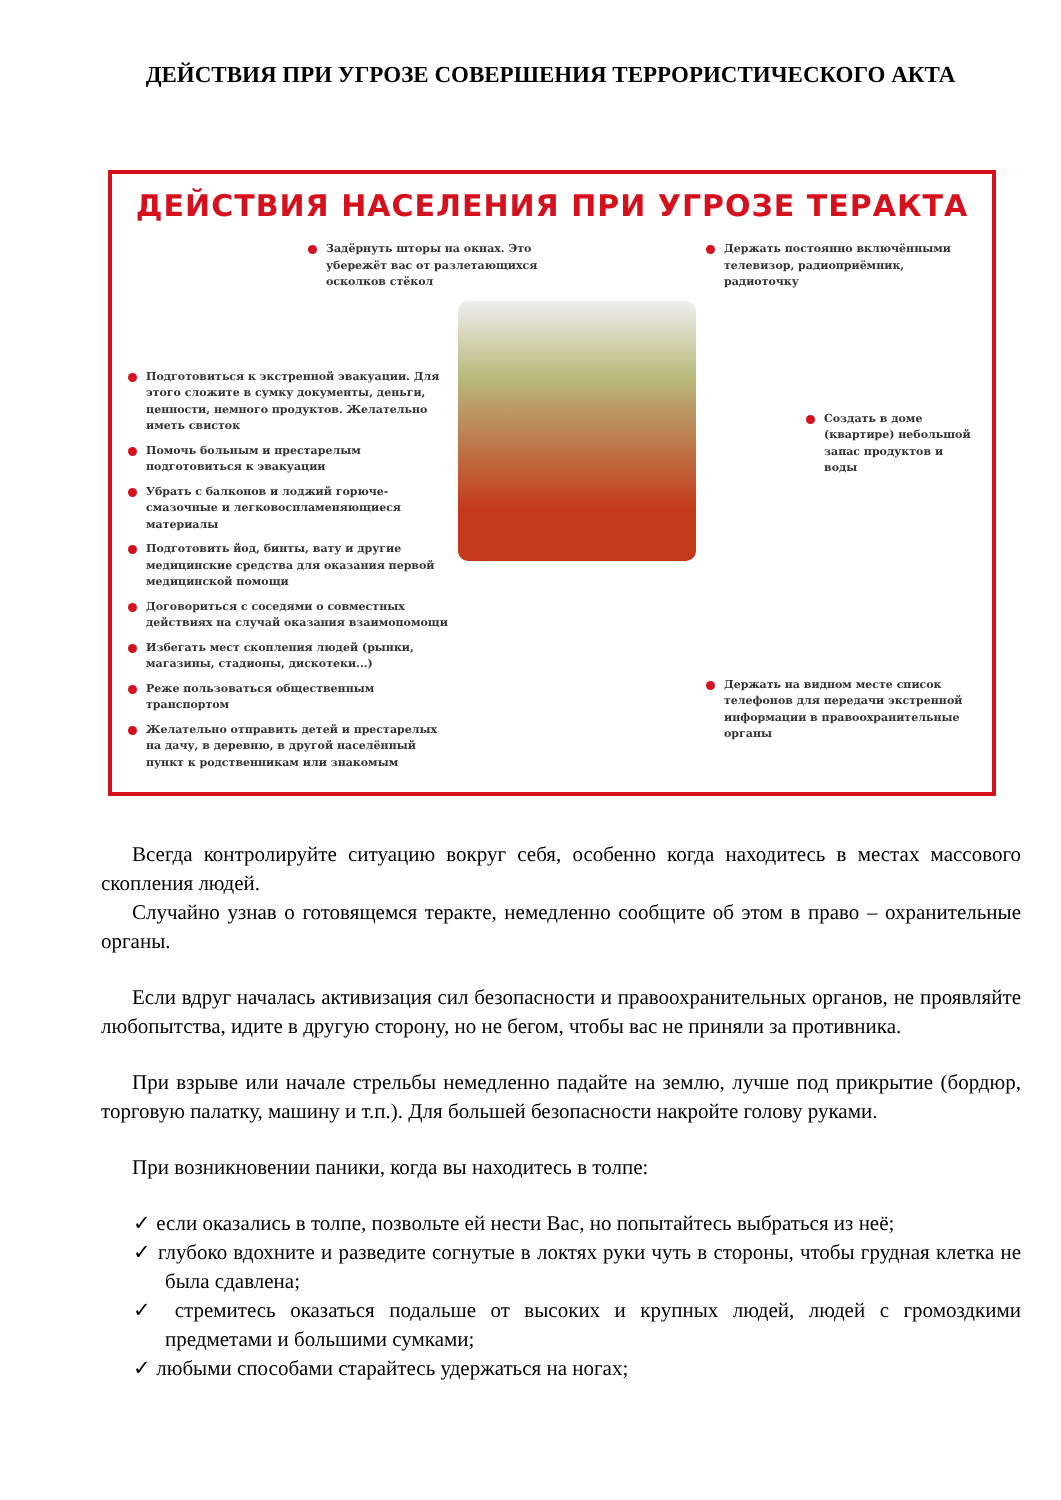ДЕЙСТВИЯ ПРИ УГРОЗЕ СОВЕРШЕНИЯ ТЕРРОРИСТИЧЕСКОГО АКТА
ДЕЙСТВИЯ НАСЕЛЕНИЯ ПРИ УГРОЗЕ ТЕРАКТА
Задёрнуть шторы на окнах. Это убережёт вас от разлетающихся осколков стёкол
Подготовиться к экстренной эвакуации. Для этого сложите в сумку документы, деньги, ценности, немного продуктов. Желательно иметь свисток
Помочь больным и престарелым подготовиться к эвакуации
Убрать с балконов и лоджий горюче-смазочные и легковоспламеняющиеся материалы
Подготовить йод, бинты, вату и другие медицинские средства для оказания первой медицинской помощи
Договориться с соседями о совместных действиях на случай оказания взаимопомощи
Избегать мест скопления людей (рынки, магазины, стадионы, дискотеки...)
Реже пользоваться общественным транспортом
Желательно отправить детей и престарелых на дачу, в деревню, в другой населённый пункт к родственникам или знакомым
Держать постоянно включёнными телевизор, радиоприёмник, радиоточку
Создать в доме (квартире) небольшой запас продуктов и воды
Держать на видном месте список телефонов для передачи экстренной информации в правоохранительные органы
Всегда контролируйте ситуацию вокруг себя, особенно когда находитесь в местах массового скопления людей.
Случайно узнав о готовящемся теракте, немедленно сообщите об этом в право – охранительные органы.
Если вдруг началась активизация сил безопасности и правоохранительных органов, не проявляйте любопытства, идите в другую сторону, но не бегом, чтобы вас не приняли за противника.
При взрыве или начале стрельбы немедленно падайте на землю, лучше под прикрытие (бордюр, торговую палатку, машину и т.п.). Для большей безопасности накройте голову руками.
При возникновении паники, когда вы находитесь в толпе:
✓ если оказались в толпе, позвольте ей нести Вас, но попытайтесь выбраться из неё;
✓ глубоко вдохните и разведите согнутые в локтях руки чуть в стороны, чтобы грудная клетка не была сдавлена;
✓ стремитесь оказаться подальше от высоких и крупных людей, людей с громоздкими предметами и большими сумками;
✓ любыми способами старайтесь удержаться на ногах;